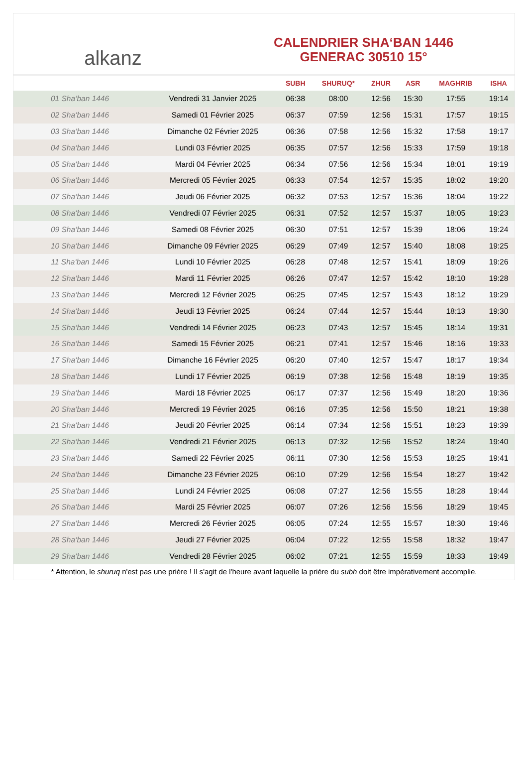alkanz
CALENDRIER SHA‘BAN 1446
GENERAC 30510 15°
| | | SUBH | SHURUQ* | ZHUR | ASR | MAGHRIB | ISHA |
| --- | --- | --- | --- | --- | --- | --- | --- |
| 01 Sha‘ban 1446 | Vendredi 31 Janvier 2025 | 06:38 | 08:00 | 12:56 | 15:30 | 17:55 | 19:14 |
| 02 Sha‘ban 1446 | Samedi 01 Février 2025 | 06:37 | 07:59 | 12:56 | 15:31 | 17:57 | 19:15 |
| 03 Sha‘ban 1446 | Dimanche 02 Février 2025 | 06:36 | 07:58 | 12:56 | 15:32 | 17:58 | 19:17 |
| 04 Sha‘ban 1446 | Lundi 03 Février 2025 | 06:35 | 07:57 | 12:56 | 15:33 | 17:59 | 19:18 |
| 05 Sha‘ban 1446 | Mardi 04 Février 2025 | 06:34 | 07:56 | 12:56 | 15:34 | 18:01 | 19:19 |
| 06 Sha‘ban 1446 | Mercredi 05 Février 2025 | 06:33 | 07:54 | 12:57 | 15:35 | 18:02 | 19:20 |
| 07 Sha‘ban 1446 | Jeudi 06 Février 2025 | 06:32 | 07:53 | 12:57 | 15:36 | 18:04 | 19:22 |
| 08 Sha‘ban 1446 | Vendredi 07 Février 2025 | 06:31 | 07:52 | 12:57 | 15:37 | 18:05 | 19:23 |
| 09 Sha‘ban 1446 | Samedi 08 Février 2025 | 06:30 | 07:51 | 12:57 | 15:39 | 18:06 | 19:24 |
| 10 Sha‘ban 1446 | Dimanche 09 Février 2025 | 06:29 | 07:49 | 12:57 | 15:40 | 18:08 | 19:25 |
| 11 Sha‘ban 1446 | Lundi 10 Février 2025 | 06:28 | 07:48 | 12:57 | 15:41 | 18:09 | 19:26 |
| 12 Sha‘ban 1446 | Mardi 11 Février 2025 | 06:26 | 07:47 | 12:57 | 15:42 | 18:10 | 19:28 |
| 13 Sha‘ban 1446 | Mercredi 12 Février 2025 | 06:25 | 07:45 | 12:57 | 15:43 | 18:12 | 19:29 |
| 14 Sha‘ban 1446 | Jeudi 13 Février 2025 | 06:24 | 07:44 | 12:57 | 15:44 | 18:13 | 19:30 |
| 15 Sha‘ban 1446 | Vendredi 14 Février 2025 | 06:23 | 07:43 | 12:57 | 15:45 | 18:14 | 19:31 |
| 16 Sha‘ban 1446 | Samedi 15 Février 2025 | 06:21 | 07:41 | 12:57 | 15:46 | 18:16 | 19:33 |
| 17 Sha‘ban 1446 | Dimanche 16 Février 2025 | 06:20 | 07:40 | 12:57 | 15:47 | 18:17 | 19:34 |
| 18 Sha‘ban 1446 | Lundi 17 Février 2025 | 06:19 | 07:38 | 12:56 | 15:48 | 18:19 | 19:35 |
| 19 Sha‘ban 1446 | Mardi 18 Février 2025 | 06:17 | 07:37 | 12:56 | 15:49 | 18:20 | 19:36 |
| 20 Sha‘ban 1446 | Mercredi 19 Février 2025 | 06:16 | 07:35 | 12:56 | 15:50 | 18:21 | 19:38 |
| 21 Sha‘ban 1446 | Jeudi 20 Février 2025 | 06:14 | 07:34 | 12:56 | 15:51 | 18:23 | 19:39 |
| 22 Sha‘ban 1446 | Vendredi 21 Février 2025 | 06:13 | 07:32 | 12:56 | 15:52 | 18:24 | 19:40 |
| 23 Sha‘ban 1446 | Samedi 22 Février 2025 | 06:11 | 07:30 | 12:56 | 15:53 | 18:25 | 19:41 |
| 24 Sha‘ban 1446 | Dimanche 23 Février 2025 | 06:10 | 07:29 | 12:56 | 15:54 | 18:27 | 19:42 |
| 25 Sha‘ban 1446 | Lundi 24 Février 2025 | 06:08 | 07:27 | 12:56 | 15:55 | 18:28 | 19:44 |
| 26 Sha‘ban 1446 | Mardi 25 Février 2025 | 06:07 | 07:26 | 12:56 | 15:56 | 18:29 | 19:45 |
| 27 Sha‘ban 1446 | Mercredi 26 Février 2025 | 06:05 | 07:24 | 12:55 | 15:57 | 18:30 | 19:46 |
| 28 Sha‘ban 1446 | Jeudi 27 Février 2025 | 06:04 | 07:22 | 12:55 | 15:58 | 18:32 | 19:47 |
| 29 Sha‘ban 1446 | Vendredi 28 Février 2025 | 06:02 | 07:21 | 12:55 | 15:59 | 18:33 | 19:49 |
* Attention, le shuruq n'est pas une prière ! Il s'agit de l'heure avant laquelle la prière du subh doit être impérativement accomplie.